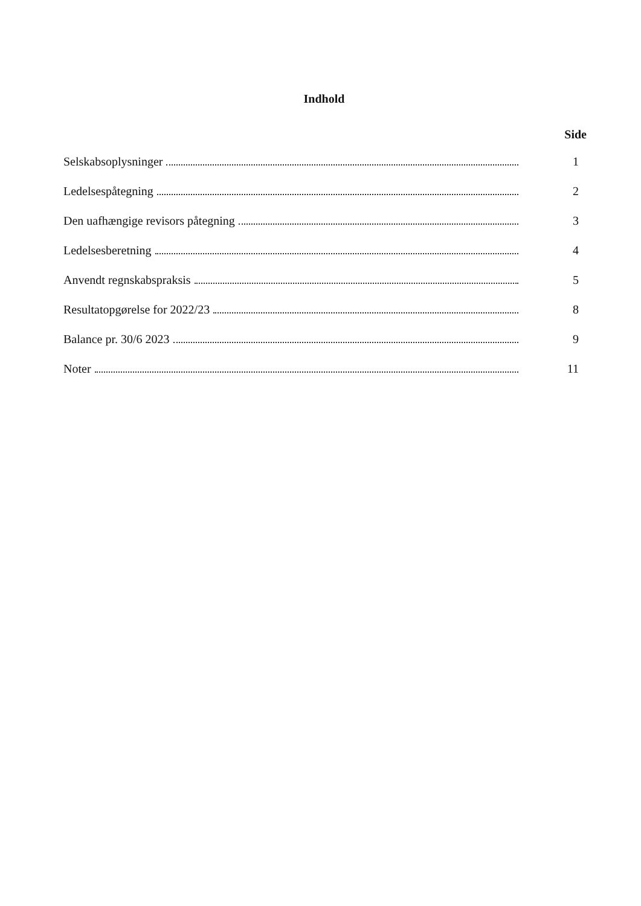Indhold
Side
Selskabsoplysninger 1
Ledelsespåtegning 2
Den uafhængige revisors påtegning 3
Ledelsesberetning 4
Anvendt regnskabspraksis 5
Resultatopgørelse for 2022/23 8
Balance pr. 30/6 2023 9
Noter 11